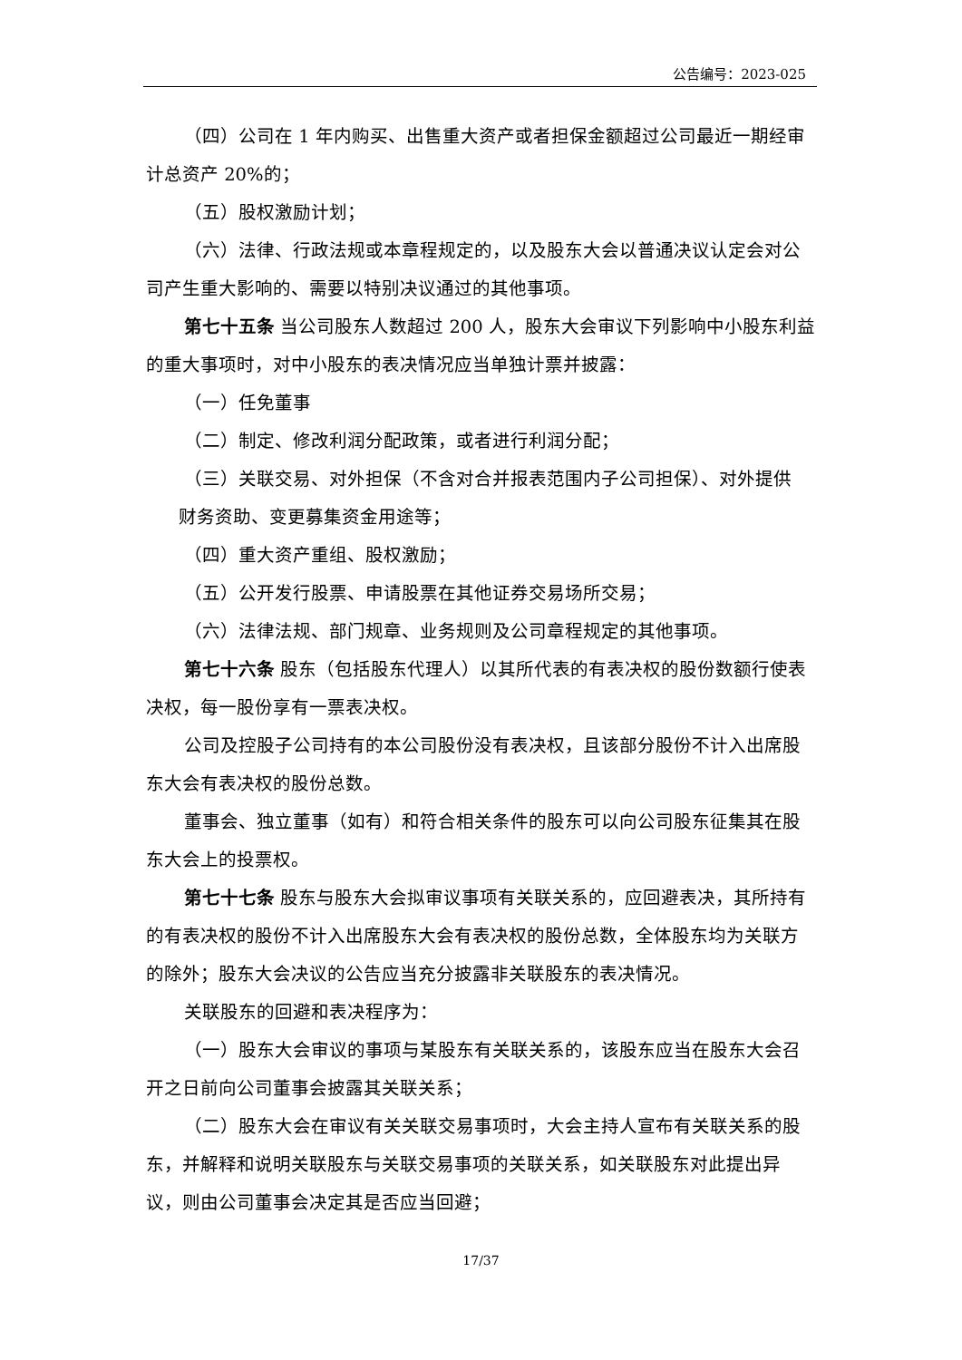公告编号：2023-025
（四）公司在 1 年内购买、出售重大资产或者担保金额超过公司最近一期经审计总资产 20%的；
（五）股权激励计划；
（六）法律、行政法规或本章程规定的，以及股东大会以普通决议认定会对公司产生重大影响的、需要以特别决议通过的其他事项。
第七十五条 当公司股东人数超过 200 人，股东大会审议下列影响中小股东利益的重大事项时，对中小股东的表决情况应当单独计票并披露：
（一）任免董事
（二）制定、修改利润分配政策，或者进行利润分配；
（三）关联交易、对外担保（不含对合并报表范围内子公司担保）、对外提供
财务资助、变更募集资金用途等；
（四）重大资产重组、股权激励；
（五）公开发行股票、申请股票在其他证券交易场所交易；
（六）法律法规、部门规章、业务规则及公司章程规定的其他事项。
第七十六条 股东（包括股东代理人）以其所代表的有表决权的股份数额行使表决权，每一股份享有一票表决权。
公司及控股子公司持有的本公司股份没有表决权，且该部分股份不计入出席股东大会有表决权的股份总数。
董事会、独立董事（如有）和符合相关条件的股东可以向公司股东征集其在股东大会上的投票权。
第七十七条 股东与股东大会拟审议事项有关联关系的，应回避表决，其所持有的有表决权的股份不计入出席股东大会有表决权的股份总数，全体股东均为关联方的除外；股东大会决议的公告应当充分披露非关联股东的表决情况。
关联股东的回避和表决程序为：
（一）股东大会审议的事项与某股东有关联关系的，该股东应当在股东大会召开之日前向公司董事会披露其关联关系；
（二）股东大会在审议有关关联交易事项时，大会主持人宣布有关联关系的股东，并解释和说明关联股东与关联交易事项的关联关系，如关联股东对此提出异议，则由公司董事会决定其是否应当回避；
17/37